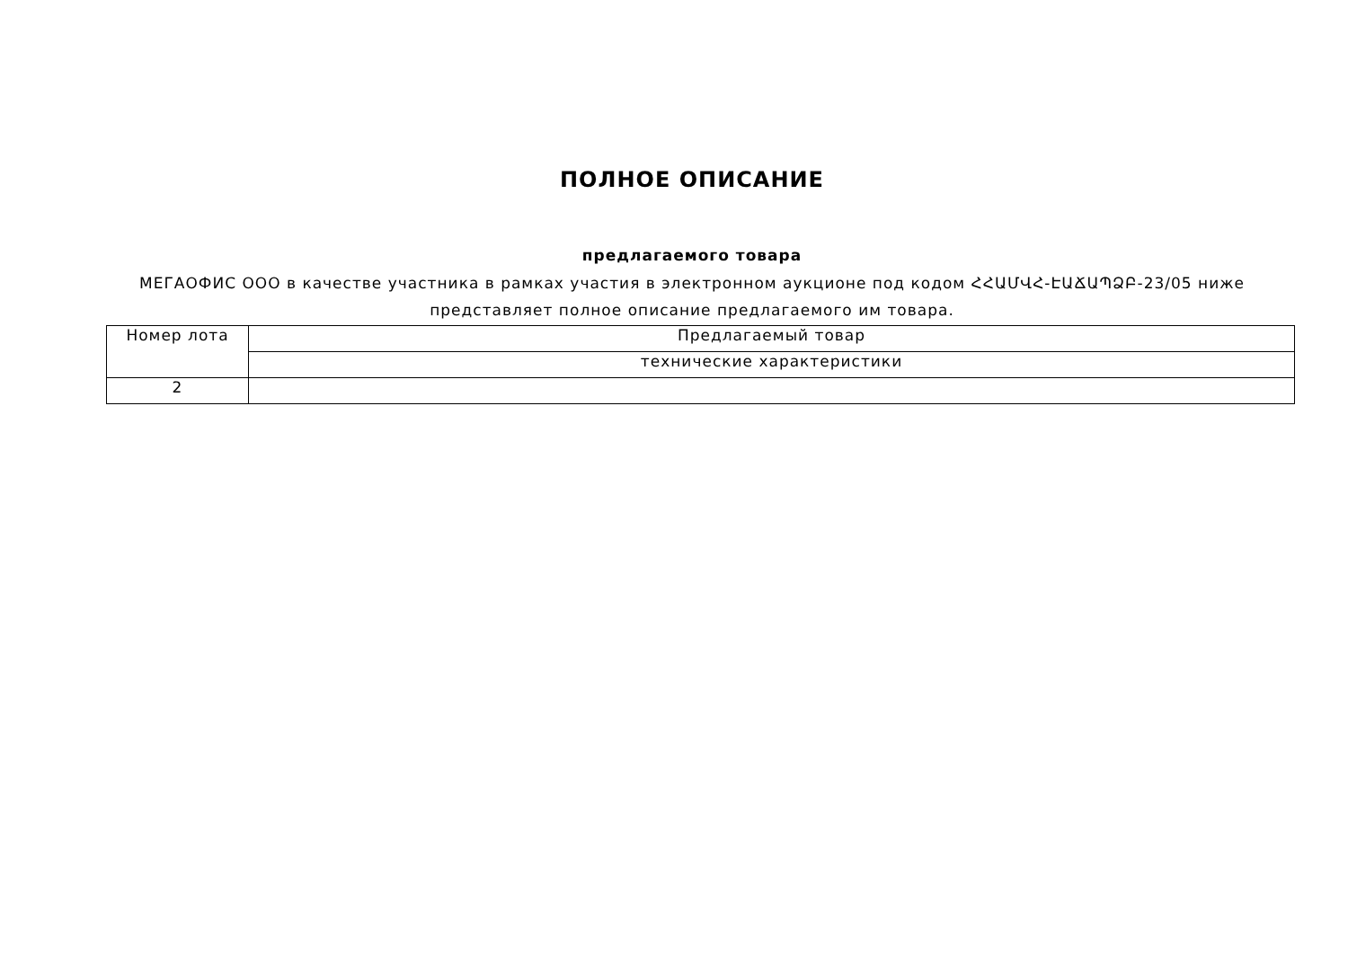ПОЛНОЕ ОПИСАНИЕ
предлагаемого товара
МЕГАОФИС ООО в качестве участника в рамках участия в электронном аукционе под кодом ՀՀԱՄՎՀ-ԷԱՃԱՊՁԲ-23/05 ниже представляет полное описание предлагаемого им товара.
| Номер лота | Предлагаемый товар |
| --- | --- |
| | технические характеристики |
| 2 | |